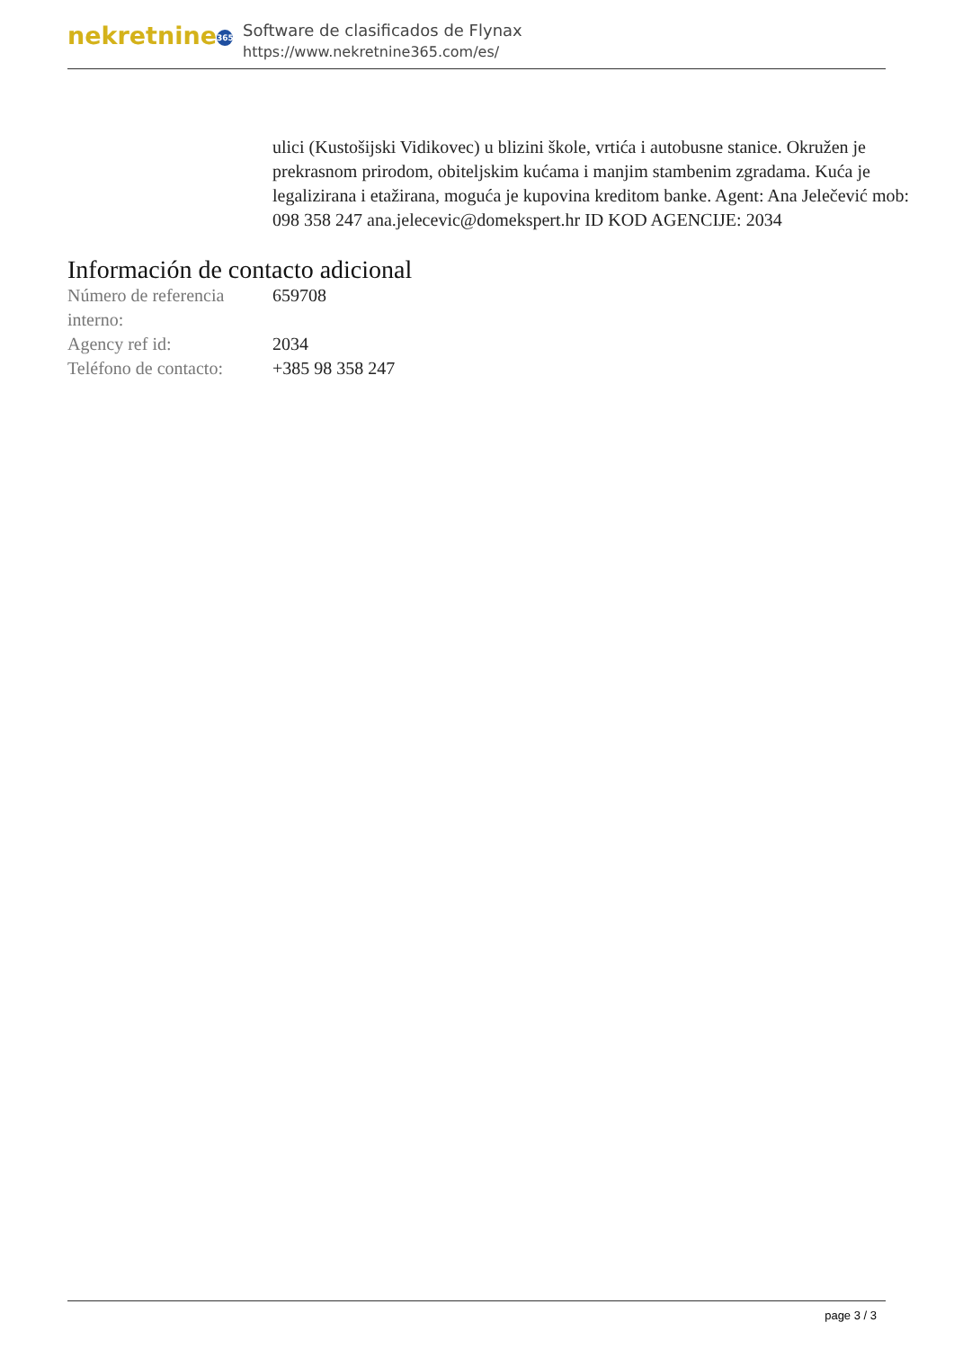nekretnine 365
Software de clasificados de Flynax
https://www.nekretnine365.com/es/
ulici (Kustošijski Vidikovec) u blizini škole, vrtića i autobusne stanice. Okružen je prekrasnom prirodom, obiteljskim kućama i manjim stambenim zgradama. Kuća je legalizirana i etažirana, moguća je kupovina kreditom banke. Agent: Ana Jelečević mob: 098 358 247 ana.jelecevic@domekspert.hr ID KOD AGENCIJE: 2034
Información de contacto adicional
| Número de referencia interno: | 659708 |
| Agency ref id: | 2034 |
| Teléfono de contacto: | +385 98 358 247 |
page 3 / 3